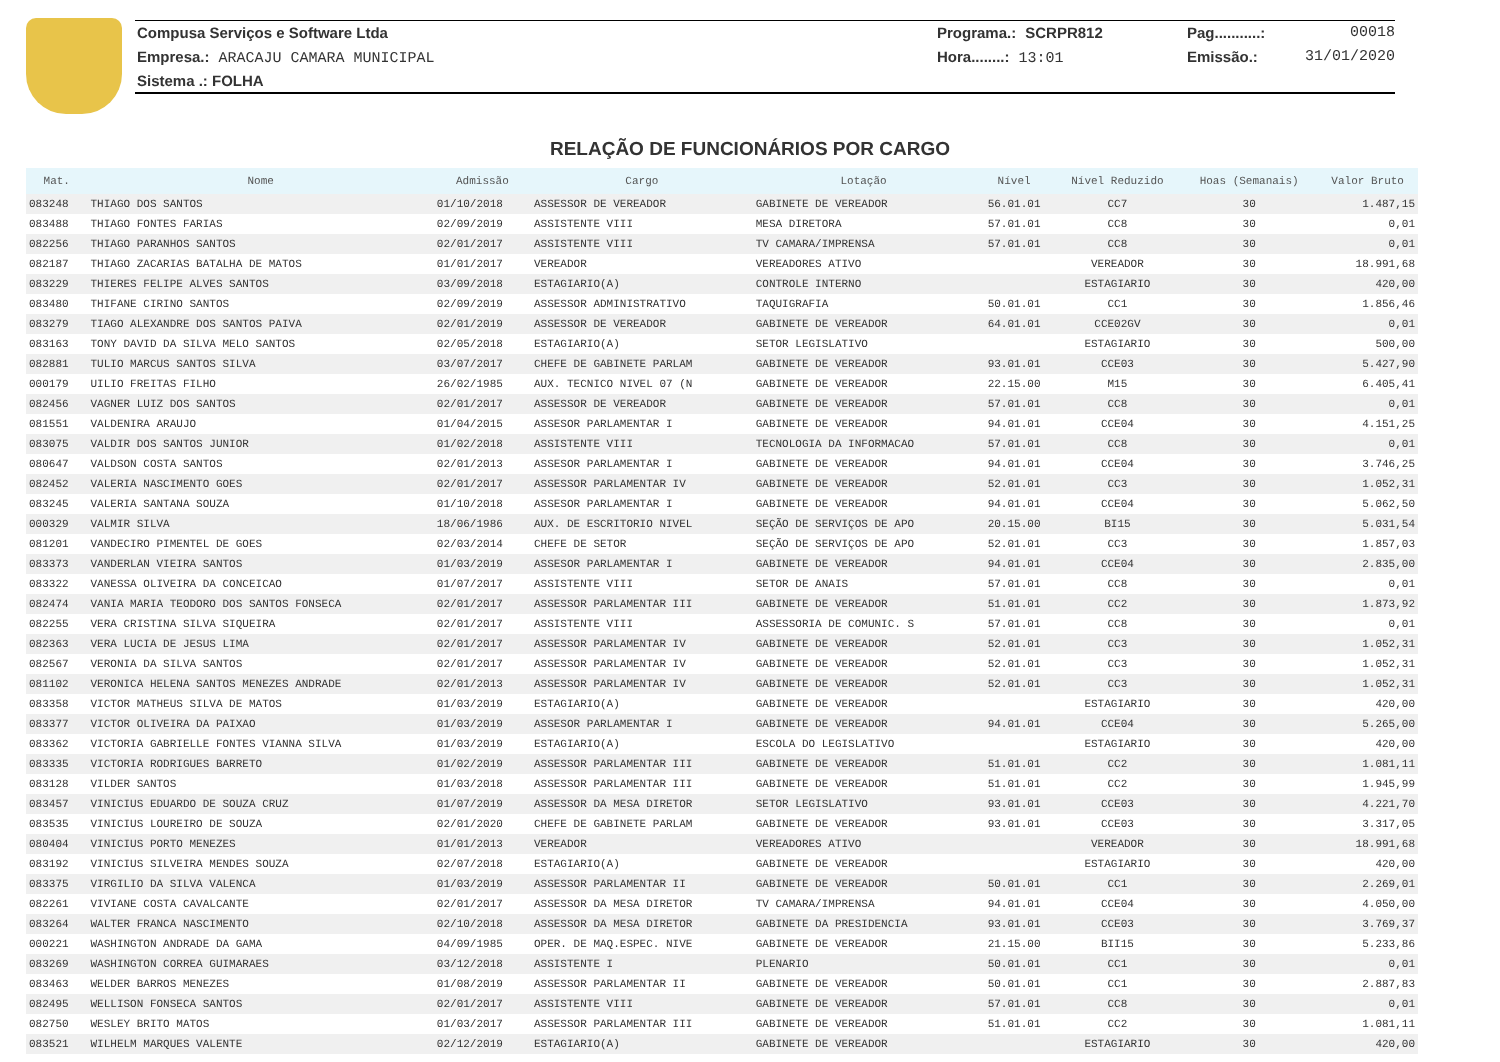Compusa Serviços e Software Ltda Programa.: SCRPR812 Pag...........: 00018
Empresa.: ARACAJU CAMARA MUNICIPAL Hora........: 13:01 Emissão.: 31/01/2020
Sistema .: FOLHA
RELAÇÃO DE FUNCIONÁRIOS POR CARGO
| Mat. | Nome | Admissão | Cargo | Lotação | Nível | Nível Reduzido | Hoas (Semanais) | Valor Bruto |
| --- | --- | --- | --- | --- | --- | --- | --- | --- |
| 083248 | THIAGO DOS SANTOS | 01/10/2018 | ASSESSOR DE VEREADOR | GABINETE DE VEREADOR | 56.01.01 | CC7 | 30 | 1.487,15 |
| 083488 | THIAGO FONTES FARIAS | 02/09/2019 | ASSISTENTE VIII | MESA DIRETORA | 57.01.01 | CC8 | 30 | 0,01 |
| 082256 | THIAGO PARANHOS SANTOS | 02/01/2017 | ASSISTENTE VIII | TV CAMARA/IMPRENSA | 57.01.01 | CC8 | 30 | 0,01 |
| 082187 | THIAGO ZACARIAS BATALHA DE MATOS | 01/01/2017 | VEREADOR | VEREADORES ATIVO | | VEREADOR | 30 | 18.991,68 |
| 083229 | THIERES FELIPE ALVES SANTOS | 03/09/2018 | ESTAGIARIO(A) | CONTROLE INTERNO | | ESTAGIARIO | 30 | 420,00 |
| 083480 | THIFANE CIRINO SANTOS | 02/09/2019 | ASSESSOR ADMINISTRATIVO | TAQUIGRAFIA | 50.01.01 | CC1 | 30 | 1.856,46 |
| 083279 | TIAGO ALEXANDRE DOS SANTOS PAIVA | 02/01/2019 | ASSESSOR DE VEREADOR | GABINETE DE VEREADOR | 64.01.01 | CCE02GV | 30 | 0,01 |
| 083163 | TONY DAVID DA SILVA MELO SANTOS | 02/05/2018 | ESTAGIARIO(A) | SETOR LEGISLATIVO | | ESTAGIARIO | 30 | 500,00 |
| 082881 | TULIO MARCUS SANTOS SILVA | 03/07/2017 | CHEFE DE GABINETE PARLAM | GABINETE DE VEREADOR | 93.01.01 | CCE03 | 30 | 5.427,90 |
| 000179 | UILIO FREITAS FILHO | 26/02/1985 | AUX. TECNICO NIVEL 07 (N | GABINETE DE VEREADOR | 22.15.00 | M15 | 30 | 6.405,41 |
| 082456 | VAGNER LUIZ DOS SANTOS | 02/01/2017 | ASSESSOR DE VEREADOR | GABINETE DE VEREADOR | 57.01.01 | CC8 | 30 | 0,01 |
| 081551 | VALDENIRA ARAUJO | 01/04/2015 | ASSESOR PARLAMENTAR I | GABINETE DE VEREADOR | 94.01.01 | CCE04 | 30 | 4.151,25 |
| 083075 | VALDIR DOS SANTOS JUNIOR | 01/02/2018 | ASSISTENTE VIII | TECNOLOGIA DA INFORMACAO | 57.01.01 | CC8 | 30 | 0,01 |
| 080647 | VALDSON COSTA SANTOS | 02/01/2013 | ASSESOR PARLAMENTAR I | GABINETE DE VEREADOR | 94.01.01 | CCE04 | 30 | 3.746,25 |
| 082452 | VALERIA NASCIMENTO GOES | 02/01/2017 | ASSESSOR PARLAMENTAR IV | GABINETE DE VEREADOR | 52.01.01 | CC3 | 30 | 1.052,31 |
| 083245 | VALERIA SANTANA SOUZA | 01/10/2018 | ASSESOR PARLAMENTAR I | GABINETE DE VEREADOR | 94.01.01 | CCE04 | 30 | 5.062,50 |
| 000329 | VALMIR SILVA | 18/06/1986 | AUX. DE ESCRITORIO NIVEL | SEÇÃO DE SERVIÇOS DE APO | 20.15.00 | BI15 | 30 | 5.031,54 |
| 081201 | VANDECIRO PIMENTEL DE GOES | 02/03/2014 | CHEFE DE SETOR | SEÇÃO DE SERVIÇOS DE APO | 52.01.01 | CC3 | 30 | 1.857,03 |
| 083373 | VANDERLAN VIEIRA SANTOS | 01/03/2019 | ASSESOR PARLAMENTAR I | GABINETE DE VEREADOR | 94.01.01 | CCE04 | 30 | 2.835,00 |
| 083322 | VANESSA OLIVEIRA DA CONCEICAO | 01/07/2017 | ASSISTENTE VIII | SETOR DE ANAIS | 57.01.01 | CC8 | 30 | 0,01 |
| 082474 | VANIA MARIA TEODORO DOS SANTOS FONSECA | 02/01/2017 | ASSESSOR PARLAMENTAR III | GABINETE DE VEREADOR | 51.01.01 | CC2 | 30 | 1.873,92 |
| 082255 | VERA CRISTINA SILVA SIQUEIRA | 02/01/2017 | ASSISTENTE VIII | ASSESSORIA DE COMUNIC. S | 57.01.01 | CC8 | 30 | 0,01 |
| 082363 | VERA LUCIA DE JESUS LIMA | 02/01/2017 | ASSESSOR PARLAMENTAR IV | GABINETE DE VEREADOR | 52.01.01 | CC3 | 30 | 1.052,31 |
| 082567 | VERONIA DA SILVA SANTOS | 02/01/2017 | ASSESSOR PARLAMENTAR IV | GABINETE DE VEREADOR | 52.01.01 | CC3 | 30 | 1.052,31 |
| 081102 | VERONICA HELENA SANTOS MENEZES ANDRADE | 02/01/2013 | ASSESSOR PARLAMENTAR IV | GABINETE DE VEREADOR | 52.01.01 | CC3 | 30 | 1.052,31 |
| 083358 | VICTOR MATHEUS SILVA DE MATOS | 01/03/2019 | ESTAGIARIO(A) | GABINETE DE VEREADOR | | ESTAGIARIO | 30 | 420,00 |
| 083377 | VICTOR OLIVEIRA DA PAIXAO | 01/03/2019 | ASSESOR PARLAMENTAR I | GABINETE DE VEREADOR | 94.01.01 | CCE04 | 30 | 5.265,00 |
| 083362 | VICTORIA GABRIELLE FONTES VIANNA SILVA | 01/03/2019 | ESTAGIARIO(A) | ESCOLA DO LEGISLATIVO | | ESTAGIARIO | 30 | 420,00 |
| 083335 | VICTORIA RODRIGUES BARRETO | 01/02/2019 | ASSESSOR PARLAMENTAR III | GABINETE DE VEREADOR | 51.01.01 | CC2 | 30 | 1.081,11 |
| 083128 | VILDER SANTOS | 01/03/2018 | ASSESSOR PARLAMENTAR III | GABINETE DE VEREADOR | 51.01.01 | CC2 | 30 | 1.945,99 |
| 083457 | VINICIUS EDUARDO DE SOUZA CRUZ | 01/07/2019 | ASSESSOR DA MESA DIRETOR | SETOR LEGISLATIVO | 93.01.01 | CCE03 | 30 | 4.221,70 |
| 083535 | VINICIUS LOUREIRO DE SOUZA | 02/01/2020 | CHEFE DE GABINETE PARLAM | GABINETE DE VEREADOR | 93.01.01 | CCE03 | 30 | 3.317,05 |
| 080404 | VINICIUS PORTO MENEZES | 01/01/2013 | VEREADOR | VEREADORES ATIVO | | VEREADOR | 30 | 18.991,68 |
| 083192 | VINICIUS SILVEIRA MENDES SOUZA | 02/07/2018 | ESTAGIARIO(A) | GABINETE DE VEREADOR | | ESTAGIARIO | 30 | 420,00 |
| 083375 | VIRGILIO DA SILVA VALENCA | 01/03/2019 | ASSESSOR PARLAMENTAR II | GABINETE DE VEREADOR | 50.01.01 | CC1 | 30 | 2.269,01 |
| 082261 | VIVIANE COSTA CAVALCANTE | 02/01/2017 | ASSESSOR DA MESA DIRETOR | TV CAMARA/IMPRENSA | 94.01.01 | CCE04 | 30 | 4.050,00 |
| 083264 | WALTER FRANCA NASCIMENTO | 02/10/2018 | ASSESSOR DA MESA DIRETOR | GABINETE DA PRESIDENCIA | 93.01.01 | CCE03 | 30 | 3.769,37 |
| 000221 | WASHINGTON ANDRADE DA GAMA | 04/09/1985 | OPER. DE MAQ.ESPEC. NIVE | GABINETE DE VEREADOR | 21.15.00 | BII15 | 30 | 5.233,86 |
| 083269 | WASHINGTON CORREA GUIMARAES | 03/12/2018 | ASSISTENTE I | PLENARIO | 50.01.01 | CC1 | 30 | 0,01 |
| 083463 | WELDER BARROS MENEZES | 01/08/2019 | ASSESSOR PARLAMENTAR II | GABINETE DE VEREADOR | 50.01.01 | CC1 | 30 | 2.887,83 |
| 082495 | WELLISON FONSECA SANTOS | 02/01/2017 | ASSISTENTE VIII | GABINETE DE VEREADOR | 57.01.01 | CC8 | 30 | 0,01 |
| 082750 | WESLEY BRITO MATOS | 01/03/2017 | ASSESSOR PARLAMENTAR III | GABINETE DE VEREADOR | 51.01.01 | CC2 | 30 | 1.081,11 |
| 083521 | WILHELM MARQUES VALENTE | 02/12/2019 | ESTAGIARIO(A) | GABINETE DE VEREADOR | | ESTAGIARIO | 30 | 420,00 |